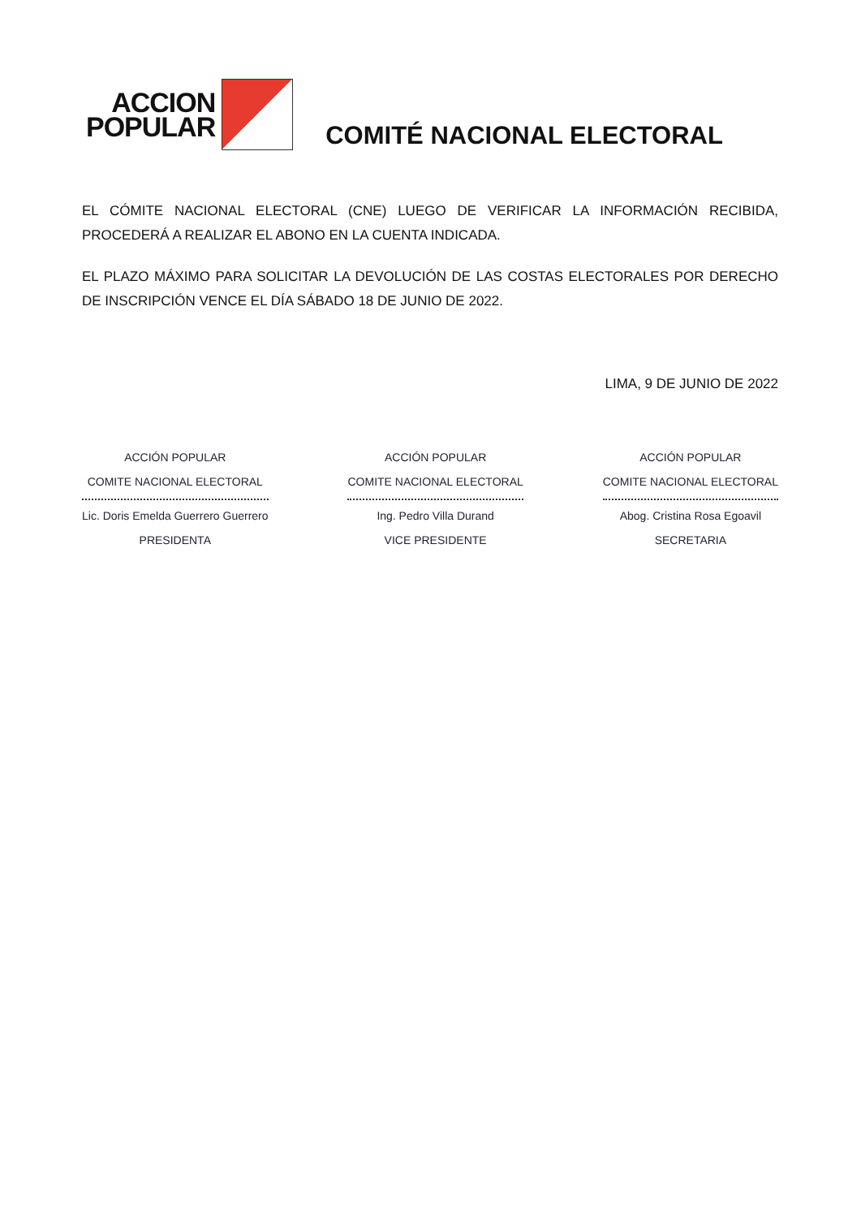ACCION
POPULAR
COMITÉ NACIONAL ELECTORAL
EL CÓMITE NACIONAL ELECTORAL (CNE) LUEGO DE VERIFICAR LA INFORMACIÓN RECIBIDA, PROCEDERÁ A REALIZAR EL ABONO EN LA CUENTA INDICADA.
EL PLAZO MÁXIMO PARA SOLICITAR LA DEVOLUCIÓN DE LAS COSTAS ELECTORALES POR DERECHO DE INSCRIPCIÓN VENCE EL DÍA SÁBADO 18 DE JUNIO DE 2022.
LIMA, 9 DE JUNIO DE 2022
ACCIÓN POPULAR
COMITE NACIONAL ELECTORAL
Lic. Doris Emelda Guerrero Guerrero
PRESIDENTA
ACCIÓN POPULAR
COMITE NACIONAL ELECTORAL
Ing. Pedro Villa Durand
VICE PRESIDENTE
ACCIÓN POPULAR
COMITE NACIONAL ELECTORAL
Abog. Cristina Rosa Egoavil
SECRETARIA